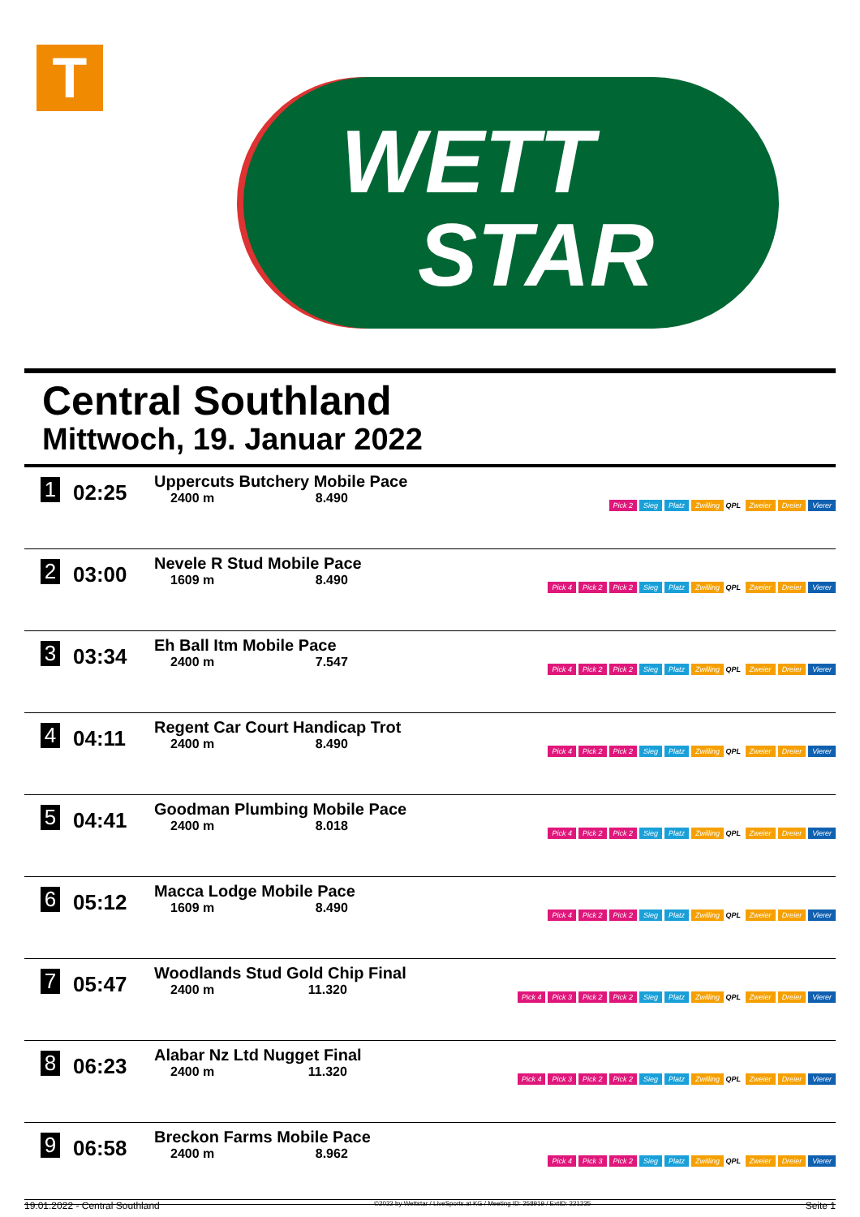T
WETT
STAR
Central Southland
Mittwoch, 19. Januar 2022
| 1 | 02:25 | Uppercuts Butchery Mobile Pace 2400 m 8.490 | Pick 2 Sieg Platz Zwilling QPL Zweier Dreier Vierer |
| 2 | 03:00 | Nevele R Stud Mobile Pace 1609 m 8.490 | Pick 4 Pick 2 Pick 2 Sieg Platz Zwilling QPL Zweier Dreier Vierer |
| 3 | 03:34 | Eh Ball Itm Mobile Pace 2400 m 7.547 | Pick 4 Pick 2 Pick 2 Sieg Platz Zwilling QPL Zweier Dreier Vierer |
| 4 | 04:11 | Regent Car Court Handicap Trot 2400 m 8.490 | Pick 4 Pick 2 Pick 2 Sieg Platz Zwilling QPL Zweier Dreier Vierer |
| 5 | 04:41 | Goodman Plumbing Mobile Pace 2400 m 8.018 | Pick 4 Pick 2 Pick 2 Sieg Platz Zwilling QPL Zweier Dreier Vierer |
| 6 | 05:12 | Macca Lodge Mobile Pace 1609 m 8.490 | Pick 4 Pick 2 Pick 2 Sieg Platz Zwilling QPL Zweier Dreier Vierer |
| 7 | 05:47 | Woodlands Stud Gold Chip Final 2400 m 11.320 | Pick 4 Pick 3 Pick 2 Pick 2 Sieg Platz Zwilling QPL Zweier Dreier Vierer |
| 8 | 06:23 | Alabar Nz Ltd Nugget Final 2400 m 11.320 | Pick 4 Pick 3 Pick 2 Pick 2 Sieg Platz Zwilling QPL Zweier Dreier Vierer |
| 9 | 06:58 | Breckon Farms Mobile Pace 2400 m 8.962 | Pick 4 Pick 3 Pick 2 Sieg Platz Zwilling QPL Zweier Dreier Vierer |
19.01.2022 - Central Southland ©2022 by Wettstar / LiveSports.at KG / Meeting ID: 258919 / ExtID: 221235 Seite 1